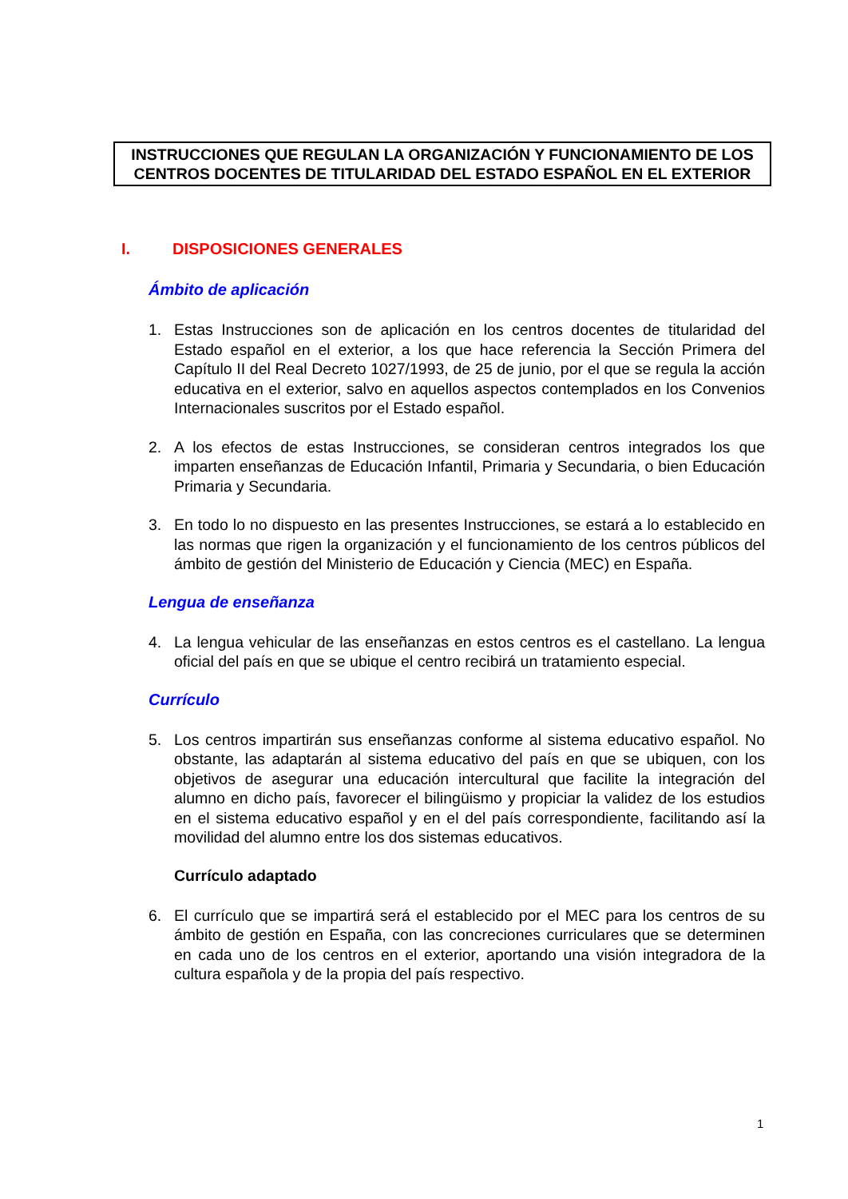INSTRUCCIONES QUE REGULAN LA ORGANIZACIÓN Y FUNCIONAMIENTO DE LOS CENTROS DOCENTES DE TITULARIDAD DEL ESTADO ESPAÑOL EN EL EXTERIOR
I. DISPOSICIONES GENERALES
Ámbito de aplicación
1. Estas Instrucciones son de aplicación en los centros docentes de titularidad del Estado español en el exterior, a los que hace referencia la Sección Primera del Capítulo II del Real Decreto 1027/1993, de 25 de junio, por el que se regula la acción educativa en el exterior, salvo en aquellos aspectos contemplados en los Convenios Internacionales suscritos por el Estado español.
2. A los efectos de estas Instrucciones, se consideran centros integrados los que imparten enseñanzas de Educación Infantil, Primaria y Secundaria, o bien Educación Primaria y Secundaria.
3. En todo lo no dispuesto en las presentes Instrucciones, se estará a lo establecido en las normas que rigen la organización y el funcionamiento de los centros públicos del ámbito de gestión del Ministerio de Educación y Ciencia (MEC) en España.
Lengua de enseñanza
4. La lengua vehicular de las enseñanzas en estos centros es el castellano. La lengua oficial del país en que se ubique el centro recibirá un tratamiento especial.
Currículo
5. Los centros impartirán sus enseñanzas conforme al sistema educativo español. No obstante, las adaptarán al sistema educativo del país en que se ubiquen, con los objetivos de asegurar una educación intercultural que facilite la integración del alumno en dicho país, favorecer el bilingüismo y propiciar la validez de los estudios en el sistema educativo español y en el del país correspondiente, facilitando así la movilidad del alumno entre los dos sistemas educativos.
Currículo adaptado
6. El currículo que se impartirá será el establecido por el MEC para los centros de su ámbito de gestión en España, con las concreciones curriculares que se determinen en cada uno de los centros en el exterior, aportando una visión integradora de la cultura española y de la propia del país respectivo.
1